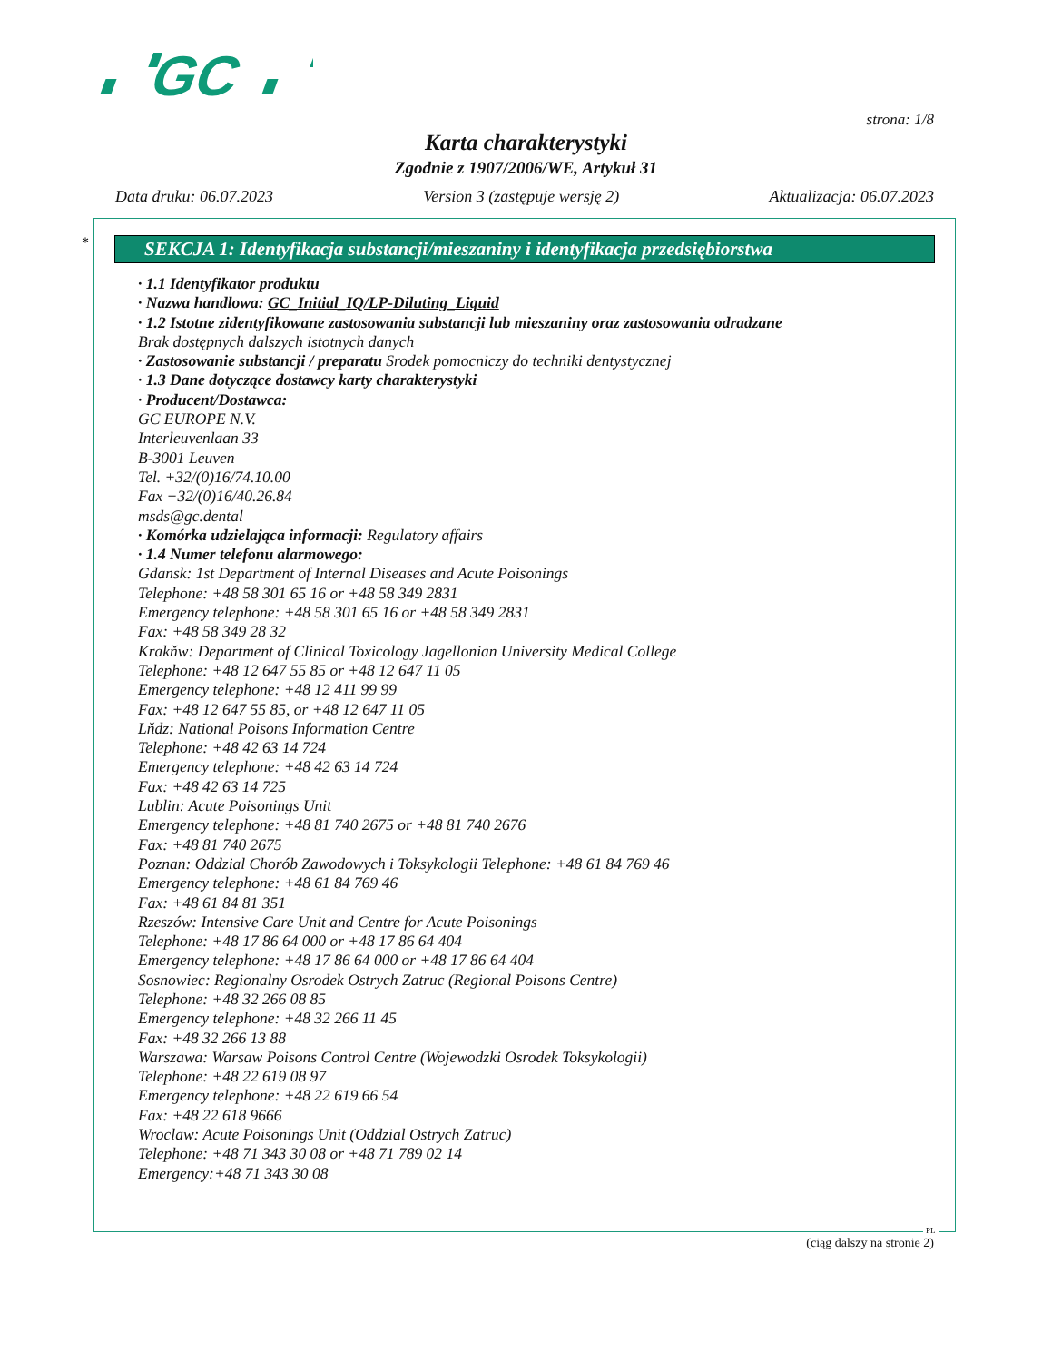GC
strona: 1/8
Karta charakterystyki
Zgodnie z 1907/2006/WE, Artykuł 31
Data druku: 06.07.2023 Version 3 (zastępuje wersję 2) Aktualizacja: 06.07.2023
*
SEKCJA 1: Identyfikacja substancji/mieszaniny i identyfikacja przedsiębiorstwa
· 1.1 Identyfikator produktu
· Nazwa handlowa: GC_Initial_IQ/LP-Diluting_Liquid
· 1.2 Istotne zidentyfikowane zastosowania substancji lub mieszaniny oraz zastosowania odradzane
Brak dostępnych dalszych istotnych danych
· Zastosowanie substancji / preparatu Srodek pomocniczy do techniki dentystycznej
· 1.3 Dane dotyczące dostawcy karty charakterystyki
· Producent/Dostawca:
GC EUROPE N.V.
Interleuvenlaan 33
B-3001 Leuven
Tel. +32/(0)16/74.10.00
Fax +32/(0)16/40.26.84
msds@gc.dental
· Komórka udzielająca informacji: Regulatory affairs
· 1.4 Numer telefonu alarmowego:
Gdansk: 1st Department of Internal Diseases and Acute Poisonings
Telephone: +48 58 301 65 16 or +48 58 349 2831
Emergency telephone: +48 58 301 65 16 or +48 58 349 2831
Fax: +48 58 349 28 32
Krakňw: Department of Clinical Toxicology Jagellonian University Medical College
Telephone: +48 12 647 55 85 or +48 12 647 11 05
Emergency telephone: +48 12 411 99 99
Fax: +48 12 647 55 85, or +48 12 647 11 05
Lňdz: National Poisons Information Centre
Telephone: +48 42 63 14 724
Emergency telephone: +48 42 63 14 724
Fax: +48 42 63 14 725
Lublin: Acute Poisonings Unit
Emergency telephone: +48 81 740 2675 or +48 81 740 2676
Fax: +48 81 740 2675
Poznan: Oddzial Chorób Zawodowych i Toksykologii Telephone: +48 61 84 769 46
Emergency telephone: +48 61 84 769 46
Fax: +48 61 84 81 351
Rzeszów: Intensive Care Unit and Centre for Acute Poisonings
Telephone: +48 17 86 64 000 or +48 17 86 64 404
Emergency telephone: +48 17 86 64 000 or +48 17 86 64 404
Sosnowiec: Regionalny Osrodek Ostrych Zatruc (Regional Poisons Centre)
Telephone: +48 32 266 08 85
Emergency telephone: +48 32 266 11 45
Fax: +48 32 266 13 88
Warszawa: Warsaw Poisons Control Centre (Wojewodzki Osrodek Toksykologii)
Telephone: +48 22 619 08 97
Emergency telephone: +48 22 619 66 54
Fax: +48 22 618 9666
Wroclaw: Acute Poisonings Unit (Oddzial Ostrych Zatruc)
Telephone: +48 71 343 30 08 or +48 71 789 02 14
Emergency:+48 71 343 30 08
PL
(ciąg dalszy na stronie 2)